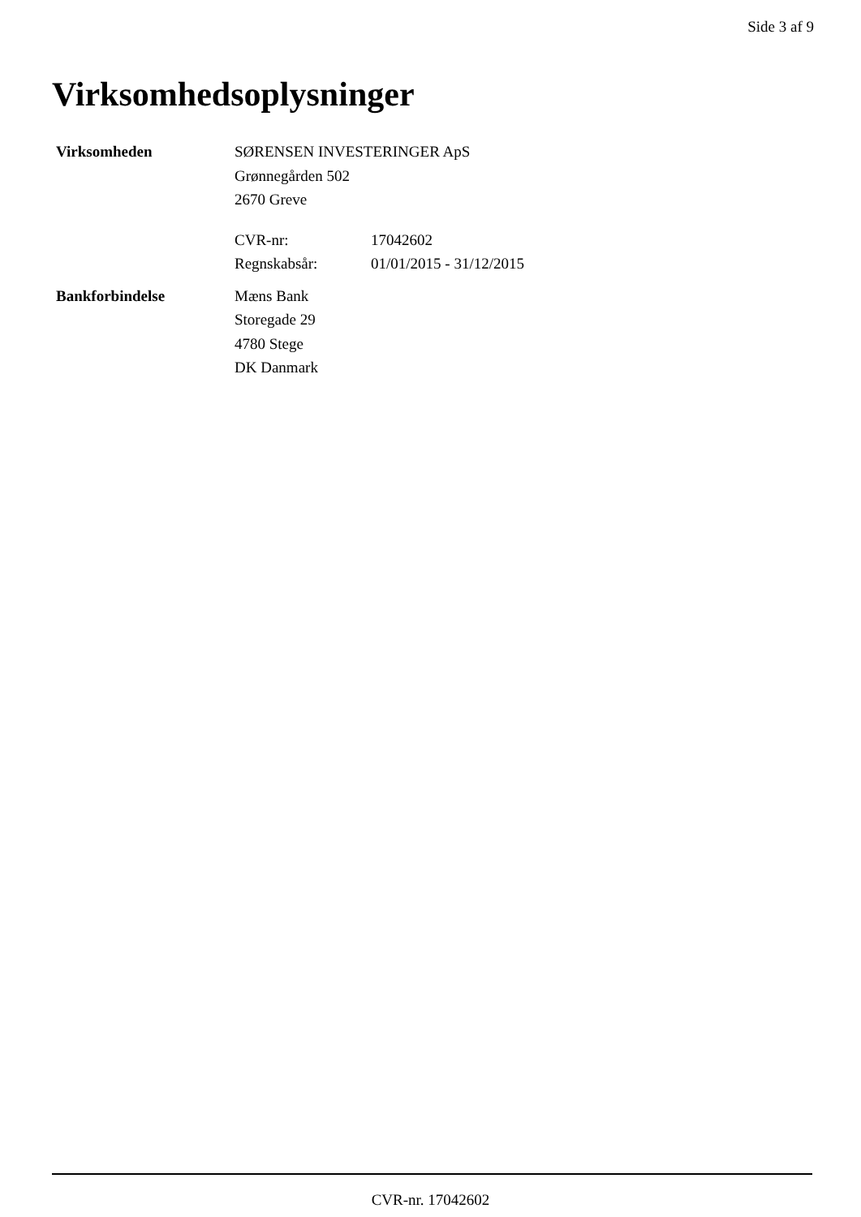Side 3 af 9
Virksomhedsoplysninger
| Virksomheden | SØRENSEN INVESTERINGER ApS Grønnegården 502 2670 Greve / CVR-nr: / 17042602 / / Regnskabsår: / 01/01/2015 - 31/12/2015 / |
| Bankforbindelse | Mæns Bank Storegade 29 4780 Stege DK Danmark |
CVR-nr. 17042602